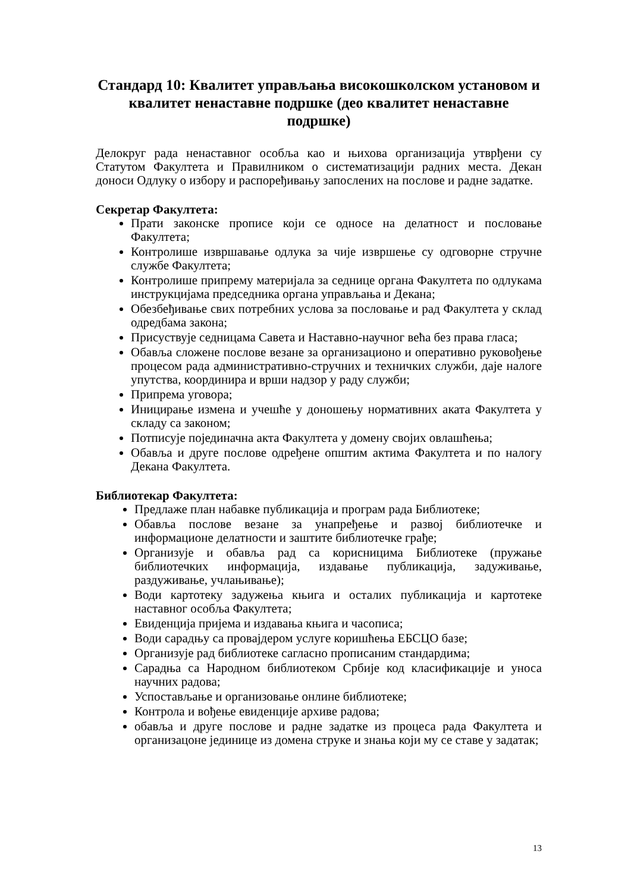Стандард 10: Квалитет управљања високошколском установом и квалитет ненаставне подршке (део квалитет ненаставне подршке)
Делокруг рада ненаставног особља као и њихова организација утврђени су Статутом Факултета и Правилником о систематизацији радних места. Декан доноси Одлуку о избору и распоређивању запослених на послове и радне задатке.
Секретар Факултета:
Прати законске прописе који се односе на делатност и пословање Факултета;
Контролише извршавање одлука за чије извршење су одговорне стручне службе Факултета;
Контролише припрему материјала за седнице органа Факултета по одлукама инструкцијама председника органа управљања и Декана;
Обезбеђивање свих потребних услова за пословање и рад Факултета у склад одредбама закона;
Присуствује седницама Савета и Наставно-научног већа без права гласа;
Обавља сложене послове везане за организационо и оперативно руковођење процесом рада административно-стручних и техничких служби, даје налоге упутства, координира и врши надзор у раду служби;
Припрема уговора;
Иницирање измена и учешће у доношењу нормативних аката Факултета у складу са законом;
Потписује појединачна акта Факултета у домену својих овлашћења;
Обавља и друге послове одређене општим актима Факултета и по налогу Декана Факултета.
Библиотекар Факултета:
Предлаже план набавке публикација и програм рада Библиотеке;
Обавља послове везане за унапређење и развој библиотечке и информационе делатности и заштите библиотечке грађе;
Организује и обавља рад са корисницима Библиотеке (пружање библиотечких информација, издавање публикација, задуживање, раздуживање, учлањивање);
Води картотеку задужења књига и осталих публикација и картотеке наставног особља Факултета;
Евиденција пријема и издавања књига и часописа;
Води сарадњу са провајдером услуге коришћења ЕБСЦО базе;
Организује рад библиотеке сагласно прописаним стандардима;
Сарадња са Народном библиотеком Србије код класификације и уноса научних радова;
Успостављање и организовање онлине библиотеке;
Контрола и вођење евиденције архиве радова;
обавља и друге послове и радне задатке из процеса рада Факултета и организацоне јединице из домена струке и знања који му се ставе у задатак;
13